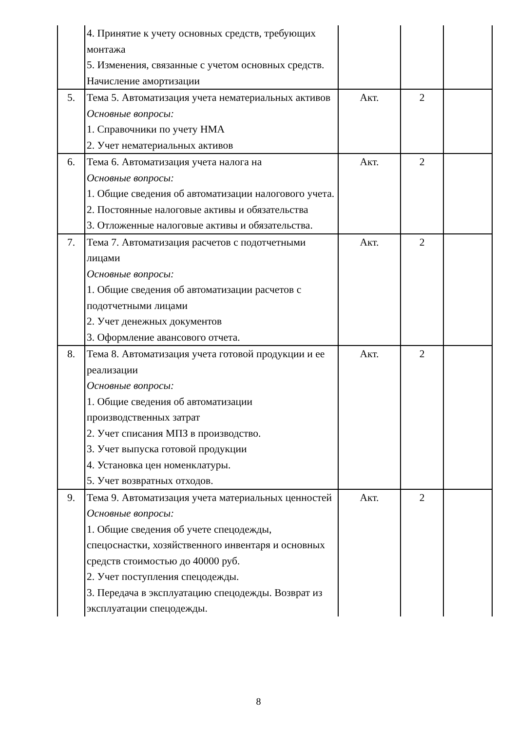| | 4. Принятие к учету основных средств, требующих монтажа 5. Изменения, связанные с учетом основных средств. Начисление амортизации | | | |
| 5. | Тема 5. Автоматизация учета нематериальных активов Основные вопросы: 1. Справочники по учету НМА 2. Учет нематериальных активов | Акт. | 2 | |
| 6. | Тема 6. Автоматизация учета налога на Основные вопросы: 1. Общие сведения об автоматизации налогового учета. 2. Постоянные налоговые активы и обязательства 3. Отложенные налоговые активы и обязательства. | Акт. | 2 | |
| 7. | Тема 7. Автоматизация расчетов с подотчетными лицами Основные вопросы: 1. Общие сведения об автоматизации расчетов с подотчетными лицами 2. Учет денежных документов 3. Оформление авансового отчета. | Акт. | 2 | |
| 8. | Тема 8. Автоматизация учета готовой продукции и ее реализации Основные вопросы: 1. Общие сведения об автоматизации производственных затрат 2. Учет списания МПЗ в производство. 3. Учет выпуска готовой продукции 4. Установка цен номенклатуры. 5. Учет возвратных отходов. | Акт. | 2 | |
| 9. | Тема 9. Автоматизация учета материальных ценностей Основные вопросы: 1. Общие сведения об учете спецодежды, спецоснастки, хозяйственного инвентаря и основных средств стоимостью до 40000 руб. 2. Учет поступления спецодежды. 3. Передача в эксплуатацию спецодежды. Возврат из эксплуатации спецодежды. | Акт. | 2 | |
8